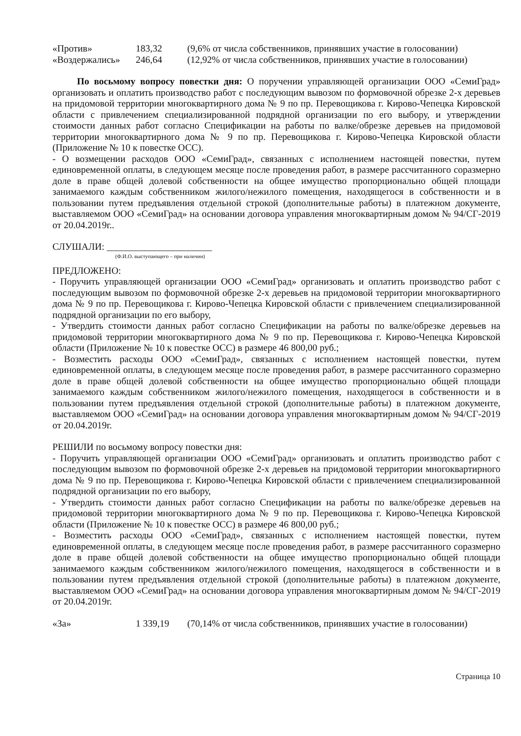«Против» 183,32 (9,6% от числа собственников, принявших участие в голосовании)
«Воздержались» 246,64 (12,92% от числа собственников, принявших участие в голосовании)
По восьмому вопросу повестки дня: О поручении управляющей организации ООО «СемиГрад» организовать и оплатить производство работ с последующим вывозом по формовочной обрезке 2-х деревьев на придомовой территории многоквартирного дома № 9 по пр. Перевощикова г. Кирово-Чепецка Кировской области с привлечением специализированной подрядной организации по его выбору, и утверждении стоимости данных работ согласно Спецификации на работы по валке/обрезке деревьев на придомовой территории многоквартирного дома № 9 по пр. Перевощикова г. Кирово-Чепецка Кировской области (Приложение № 10 к повестке ОСС).
- О возмещении расходов ООО «СемиГрад», связанных с исполнением настоящей повестки, путем единовременной оплаты, в следующем месяце после проведения работ, в размере рассчитанного соразмерно доле в праве общей долевой собственности на общее имущество пропорционально общей площади занимаемого каждым собственником жилого/нежилого помещения, находящегося в собственности и в пользовании путем предъявления отдельной строкой (дополнительные работы) в платежном документе, выставляемом ООО «СемиГрад» на основании договора управления многоквартирным домом № 94/СГ-2019 от 20.04.2019г..
СЛУШАЛИ: ______________________
(Ф.И.О. выступающего – при наличии)
ПРЕДЛОЖЕНО:
- Поручить управляющей организации ООО «СемиГрад» организовать и оплатить производство работ с последующим вывозом по формовочной обрезке 2-х деревьев на придомовой территории многоквартирного дома № 9 по пр. Перевощикова г. Кирово-Чепецка Кировской области с привлечением специализированной подрядной организации по его выбору,
- Утвердить стоимости данных работ согласно Спецификации на работы по валке/обрезке деревьев на придомовой территории многоквартирного дома № 9 по пр. Перевощикова г. Кирово-Чепецка Кировской области (Приложение № 10 к повестке ОСС) в размере 46 800,00 руб.;
- Возместить расходы ООО «СемиГрад», связанных с исполнением настоящей повестки, путем единовременной оплаты, в следующем месяце после проведения работ, в размере рассчитанного соразмерно доле в праве общей долевой собственности на общее имущество пропорционально общей площади занимаемого каждым собственником жилого/нежилого помещения, находящегося в собственности и в пользовании путем предъявления отдельной строкой (дополнительные работы) в платежном документе, выставляемом ООО «СемиГрад» на основании договора управления многоквартирным домом № 94/СГ-2019 от 20.04.2019г.
РЕШИЛИ по восьмому вопросу повестки дня:
- Поручить управляющей организации ООО «СемиГрад» организовать и оплатить производство работ с последующим вывозом по формовочной обрезке 2-х деревьев на придомовой территории многоквартирного дома № 9 по пр. Перевощикова г. Кирово-Чепецка Кировской области с привлечением специализированной подрядной организации по его выбору,
- Утвердить стоимости данных работ согласно Спецификации на работы по валке/обрезке деревьев на придомовой территории многоквартирного дома № 9 по пр. Перевощикова г. Кирово-Чепецка Кировской области (Приложение № 10 к повестке ОСС) в размере 46 800,00 руб.;
- Возместить расходы ООО «СемиГрад», связанных с исполнением настоящей повестки, путем единовременной оплаты, в следующем месяце после проведения работ, в размере рассчитанного соразмерно доле в праве общей долевой собственности на общее имущество пропорционально общей площади занимаемого каждым собственником жилого/нежилого помещения, находящегося в собственности и в пользовании путем предъявления отдельной строкой (дополнительные работы) в платежном документе, выставляемом ООО «СемиГрад» на основании договора управления многоквартирным домом № 94/СГ-2019 от 20.04.2019г.
«За» 1 339,19 (70,14% от числа собственников, принявших участие в голосовании)
Страница 10